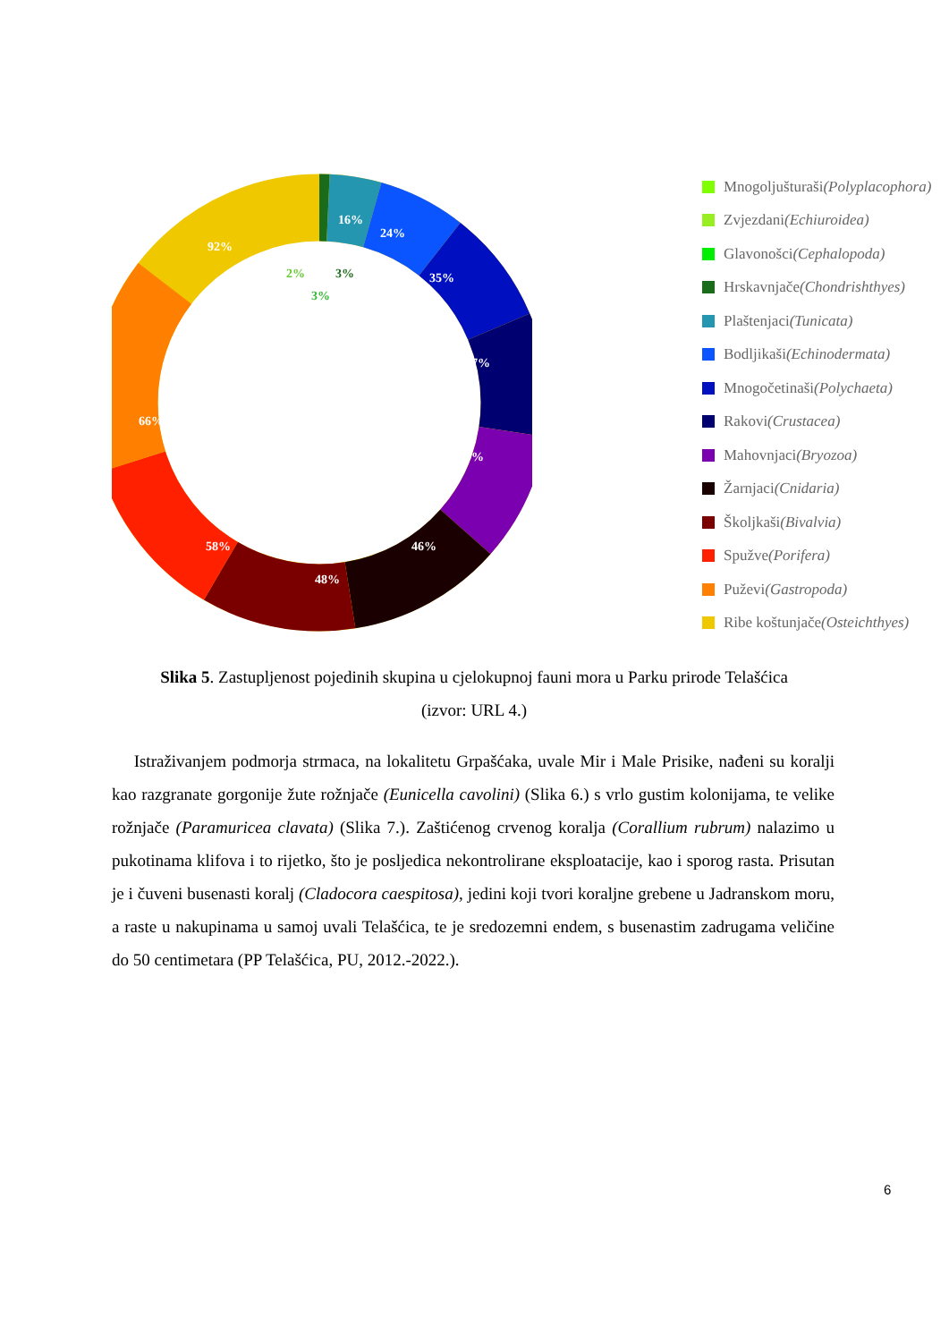16%
24%
35%
37%
39%
46%
48%
58%
66%
92%
2%
3%
3%
Mnogoljušturaši (Polyplacophora)
Zvjezdani (Echiuroidea)
Glavonošci (Cephalopoda)
Hrskavnjače (Chondrishthyes)
Plaštenjaci (Tunicata)
Bodljikaši (Echinodermata)
Mnogočetinaši (Polychaeta)
Rakovi (Crustacea)
Mahovnjaci (Bryozoa)
Žarnjaci (Cnidaria)
Školjkaši (Bivalvia)
Spužve (Porifera)
Puževi (Gastropoda)
Ribe koštunjače (Osteichthyes)
Slika 5. Zastupljenost pojedinih skupina u cjelokupnoj fauni mora u Parku prirode Telašćica
(izvor: URL 4.)
Istraživanjem podmorja strmaca, na lokalitetu Grpašćaka, uvale Mir i Male Prisike, nađeni su koralji kao razgranate gorgonije žute rožnjače (Eunicella cavolini) (Slika 6.) s vrlo gustim kolonijama, te velike rožnjače (Paramuricea clavata) (Slika 7.). Zaštićenog crvenog koralja (Corallium rubrum) nalazimo u pukotinama klifova i to rijetko, što je posljedica nekontrolirane eksploatacije, kao i sporog rasta. Prisutan je i čuveni busenasti koralj (Cladocora caespitosa), jedini koji tvori koraljne grebene u Jadranskom moru, a raste u nakupinama u samoj uvali Telašćica, te je sredozemni endem, s busenastim zadrugama veličine do 50 centimetara (PP Telašćica, PU, 2012.-2022.).
6